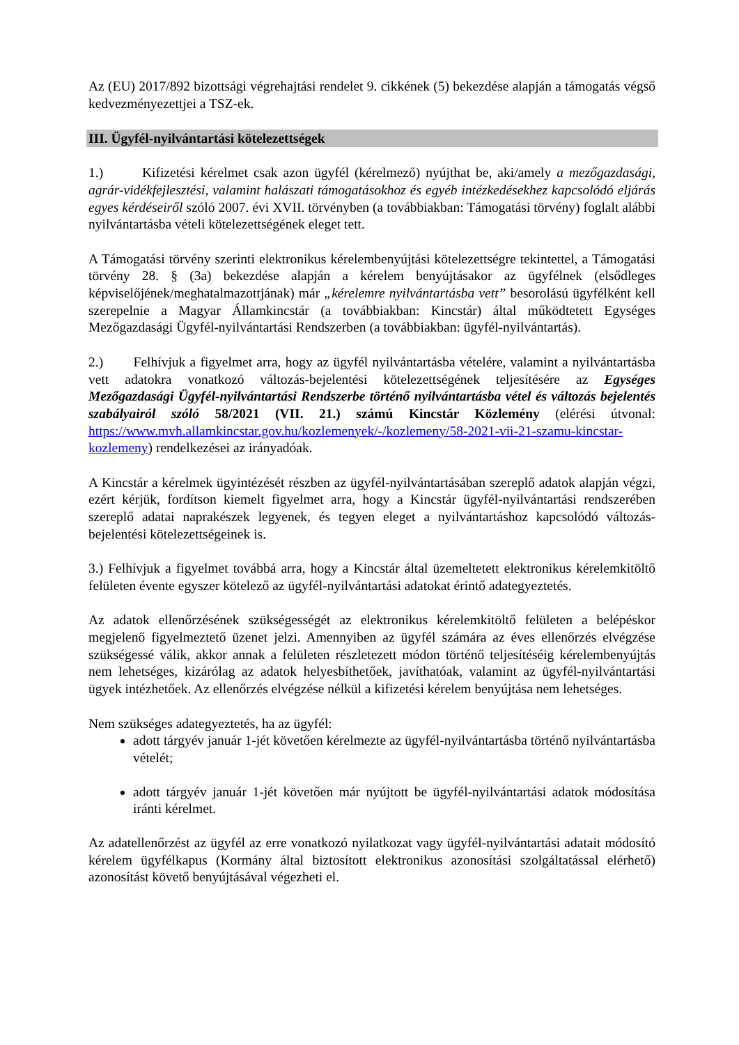Az (EU) 2017/892 bizottsági végrehajtási rendelet 9. cikkének (5) bekezdése alapján a támogatás végső kedvezményezettjei a TSZ-ek.
III. Ügyfél-nyilvántartási kötelezettségek
1.) Kifizetési kérelmet csak azon ügyfél (kérelmező) nyújthat be, aki/amely a mezőgazdasági, agrár-vidékfejlesztési, valamint halászati támogatásokhoz és egyéb intézkedésekhez kapcsolódó eljárás egyes kérdéseiről szóló 2007. évi XVII. törvényben (a továbbiakban: Támogatási törvény) foglalt alábbi nyilvántartásba vételi kötelezettségének eleget tett.
A Támogatási törvény szerinti elektronikus kérelembenyújtási kötelezettségre tekintettel, a Támogatási törvény 28. § (3a) bekezdése alapján a kérelem benyújtásakor az ügyfélnek (elsődleges képviselőjének/meghatalmazottjának) már „kérelemre nyilvántartásba vett” besorolású ügyfélként kell szerepelnie a Magyar Államkincstár (a továbbiakban: Kincstár) által működtetett Egységes Mezőgazdasági Ügyfél-nyilvántartási Rendszerben (a továbbiakban: ügyfél-nyilvántartás).
2.) Felhívjuk a figyelmet arra, hogy az ügyfél nyilvántartásba vételére, valamint a nyilvántartásba vett adatokra vonatkozó változás-bejelentési kötelezettségének teljesítésére az Egységes Mezőgazdasági Ügyfél-nyilvántartási Rendszerbe történő nyilvántartásba vétel és változás bejelentés szabályairól szóló 58/2021 (VII. 21.) számú Kincstár Közlemény (elérési útvonal: https://www.mvh.allamkincstar.gov.hu/kozlemenyek/-/kozlemeny/58-2021-vii-21-szamu-kincstar-kozlemeny) rendelkezései az irányadóak.
A Kincstár a kérelmek ügyintézését részben az ügyfél-nyilvántartásában szereplő adatok alapján végzi, ezért kérjük, fordítson kiemelt figyelmet arra, hogy a Kincstár ügyfél-nyilvántartási rendszerében szereplő adatai naprakészek legyenek, és tegyen eleget a nyilvántartáshoz kapcsolódó változás-bejelentési kötelezettségeinek is.
3.) Felhívjuk a figyelmet továbbá arra, hogy a Kincstár által üzemeltetett elektronikus kérelemkitöltő felületen évente egyszer kötelező az ügyfél-nyilvántartási adatokat érintő adategyeztetés.
Az adatok ellenőrzésének szükségességét az elektronikus kérelemkitöltő felületen a belépéskor megjelenő figyelmeztető üzenet jelzi. Amennyiben az ügyfél számára az éves ellenőrzés elvégzése szükségessé válik, akkor annak a felületen részletezett módon történő teljesítéséig kérelembenyújtás nem lehetséges, kizárólag az adatok helyesbíthetőek, javíthatóak, valamint az ügyfél-nyilvántartási ügyek intézhetőek. Az ellenőrzés elvégzése nélkül a kifizetési kérelem benyújtása nem lehetséges.
Nem szükséges adategyeztetés, ha az ügyfél:
adott tárgyév január 1-jét követően kérelmezte az ügyfél-nyilvántartásba történő nyilvántartásba vételét;
adott tárgyév január 1-jét követően már nyújtott be ügyfél-nyilvántartási adatok módosítása iránti kérelmet.
Az adatellenőrzést az ügyfél az erre vonatkozó nyilatkozat vagy ügyfél-nyilvántartási adatait módosító kérelem ügyfélkapus (Kormány által biztosított elektronikus azonosítási szolgáltatással elérhető) azonosítást követő benyújtásával végezheti el.